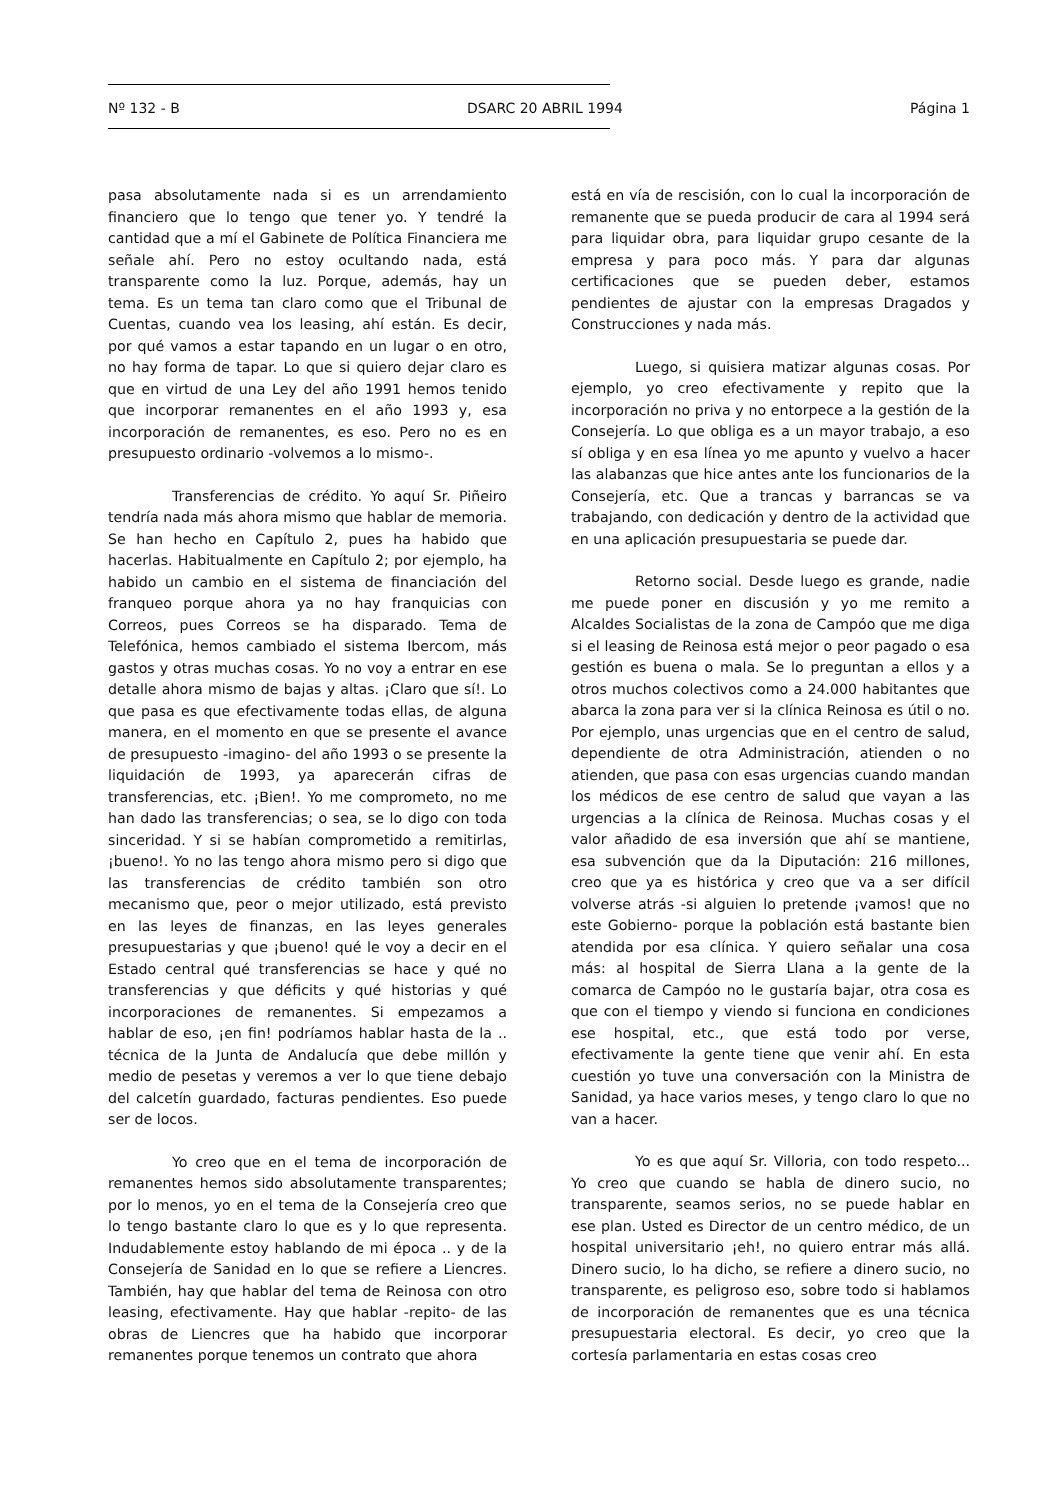Nº 132 - B DSARC 20 ABRIL 1994 Página 1
pasa absolutamente nada si es un arrendamiento financiero que lo tengo que tener yo. Y tendré la cantidad que a mí el Gabinete de Política Financiera me señale ahí. Pero no estoy ocultando nada, está transparente como la luz. Porque, además, hay un tema. Es un tema tan claro como que el Tribunal de Cuentas, cuando vea los leasing, ahí están. Es decir, por qué vamos a estar tapando en un lugar o en otro, no hay forma de tapar. Lo que si quiero dejar claro es que en virtud de una Ley del año 1991 hemos tenido que incorporar remanentes en el año 1993 y, esa incorporación de remanentes, es eso. Pero no es en presupuesto ordinario -volvemos a lo mismo-.
Transferencias de crédito. Yo aquí Sr. Piñeiro tendría nada más ahora mismo que hablar de memoria. Se han hecho en Capítulo 2, pues ha habido que hacerlas. Habitualmente en Capítulo 2; por ejemplo, ha habido un cambio en el sistema de financiación del franqueo porque ahora ya no hay franquicias con Correos, pues Correos se ha disparado. Tema de Telefónica, hemos cambiado el sistema Ibercom, más gastos y otras muchas cosas. Yo no voy a entrar en ese detalle ahora mismo de bajas y altas. ¡Claro que sí!. Lo que pasa es que efectivamente todas ellas, de alguna manera, en el momento en que se presente el avance de presupuesto -imagino- del año 1993 o se presente la liquidación de 1993, ya aparecerán cifras de transferencias, etc. ¡Bien!. Yo me comprometo, no me han dado las transferencias; o sea, se lo digo con toda sinceridad. Y si se habían comprometido a remitirlas, ¡bueno!. Yo no las tengo ahora mismo pero si digo que las transferencias de crédito también son otro mecanismo que, peor o mejor utilizado, está previsto en las leyes de finanzas, en las leyes generales presupuestarias y que ¡bueno! qué le voy a decir en el Estado central qué transferencias se hace y qué no transferencias y que déficits y qué historias y qué incorporaciones de remanentes. Si empezamos a hablar de eso, ¡en fin! podríamos hablar hasta de la .. técnica de la Junta de Andalucía que debe millón y medio de pesetas y veremos a ver lo que tiene debajo del calcetín guardado, facturas pendientes. Eso puede ser de locos.
Yo creo que en el tema de incorporación de remanentes hemos sido absolutamente transparentes; por lo menos, yo en el tema de la Consejería creo que lo tengo bastante claro lo que es y lo que representa. Indudablemente estoy hablando de mi época .. y de la Consejería de Sanidad en lo que se refiere a Liencres. También, hay que hablar del tema de Reinosa con otro leasing, efectivamente. Hay que hablar -repito- de las obras de Liencres que ha habido que incorporar remanentes porque tenemos un contrato que ahora
está en vía de rescisión, con lo cual la incorporación de remanente que se pueda producir de cara al 1994 será para liquidar obra, para liquidar grupo cesante de la empresa y para poco más. Y para dar algunas certificaciones que se pueden deber, estamos pendientes de ajustar con la empresas Dragados y Construcciones y nada más.
Luego, si quisiera matizar algunas cosas. Por ejemplo, yo creo efectivamente y repito que la incorporación no priva y no entorpece a la gestión de la Consejería. Lo que obliga es a un mayor trabajo, a eso sí obliga y en esa línea yo me apunto y vuelvo a hacer las alabanzas que hice antes ante los funcionarios de la Consejería, etc. Que a trancas y barrancas se va trabajando, con dedicación y dentro de la actividad que en una aplicación presupuestaria se puede dar.
Retorno social. Desde luego es grande, nadie me puede poner en discusión y yo me remito a Alcaldes Socialistas de la zona de Campóo que me diga si el leasing de Reinosa está mejor o peor pagado o esa gestión es buena o mala. Se lo preguntan a ellos y a otros muchos colectivos como a 24.000 habitantes que abarca la zona para ver si la clínica Reinosa es útil o no. Por ejemplo, unas urgencias que en el centro de salud, dependiente de otra Administración, atienden o no atienden, que pasa con esas urgencias cuando mandan los médicos de ese centro de salud que vayan a las urgencias a la clínica de Reinosa. Muchas cosas y el valor añadido de esa inversión que ahí se mantiene, esa subvención que da la Diputación: 216 millones, creo que ya es histórica y creo que va a ser difícil volverse atrás -si alguien lo pretende ¡vamos! que no este Gobierno- porque la población está bastante bien atendida por esa clínica. Y quiero señalar una cosa más: al hospital de Sierra Llana a la gente de la comarca de Campóo no le gustaría bajar, otra cosa es que con el tiempo y viendo si funciona en condiciones ese hospital, etc., que está todo por verse, efectivamente la gente tiene que venir ahí. En esta cuestión yo tuve una conversación con la Ministra de Sanidad, ya hace varios meses, y tengo claro lo que no van a hacer.
Yo es que aquí Sr. Villoria, con todo respeto... Yo creo que cuando se habla de dinero sucio, no transparente, seamos serios, no se puede hablar en ese plan. Usted es Director de un centro médico, de un hospital universitario ¡eh!, no quiero entrar más allá. Dinero sucio, lo ha dicho, se refiere a dinero sucio, no transparente, es peligroso eso, sobre todo si hablamos de incorporación de remanentes que es una técnica presupuestaria electoral. Es decir, yo creo que la cortesía parlamentaria en estas cosas creo